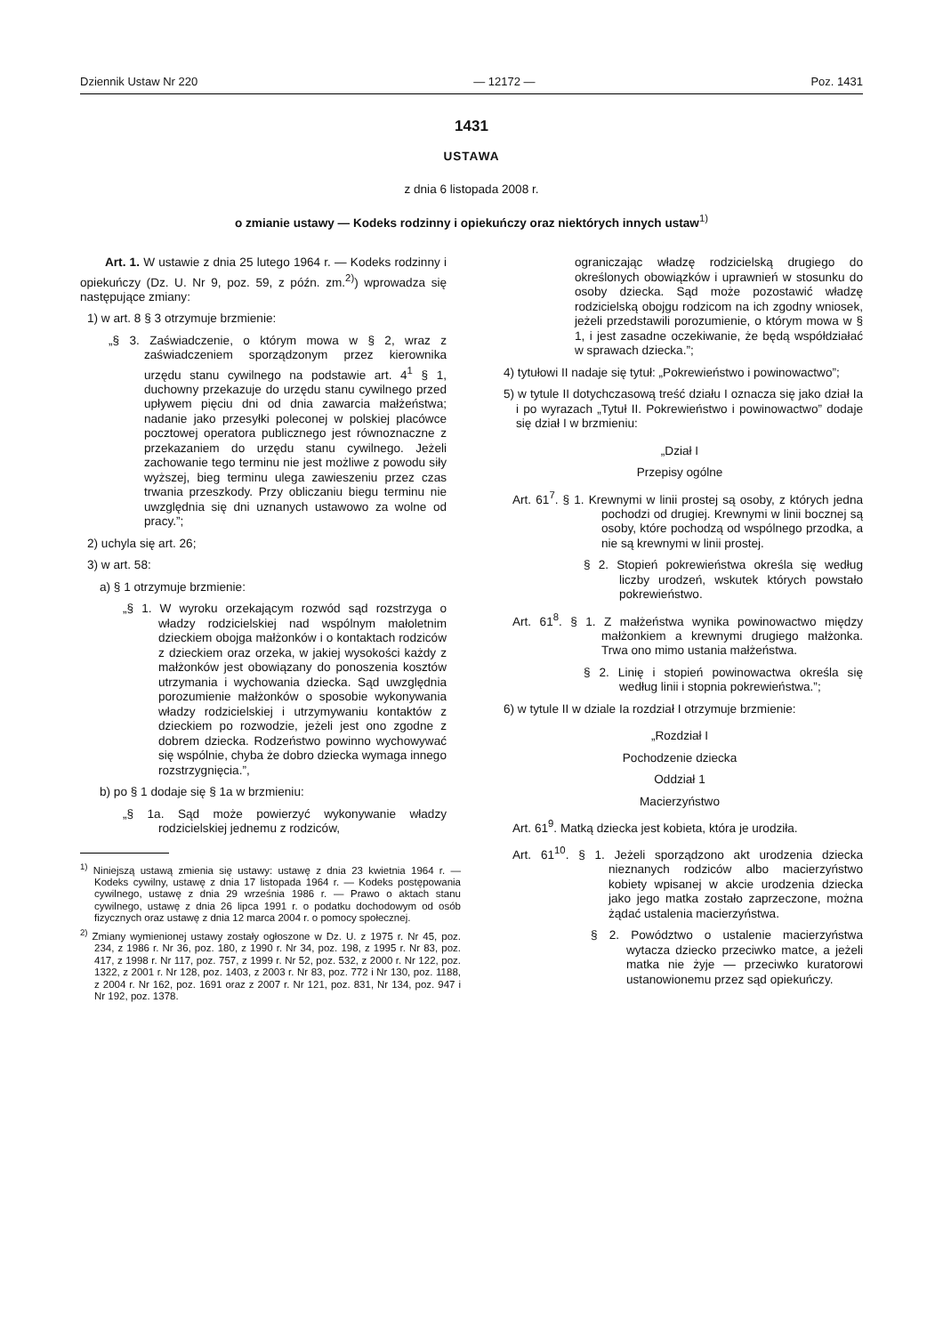Dziennik Ustaw Nr 220 — 12172 — Poz. 1431
1431
USTAWA
z dnia 6 listopada 2008 r.
o zmianie ustawy — Kodeks rodzinny i opiekuńczy oraz niektórych innych ustaw<sup>1)</sup>
Art. 1. W ustawie z dnia 25 lutego 1964 r. — Kodeks rodzinny i opiekuńczy (Dz. U. Nr 9, poz. 59, z późn. zm.<sup>2)</sup>) wprowadza się następujące zmiany:
1) w art. 8 § 3 otrzymuje brzmienie:
„§ 3. Zaświadczenie, o którym mowa w § 2, wraz z zaświadczeniem sporządzonym przez kierownika urzędu stanu cywilnego na podstawie art. 4<sup>1</sup> § 1, duchowny przekazuje do urzędu stanu cywilnego przed upływem pięciu dni od dnia zawarcia małżeństwa; nadanie jako przesyłki poleconej w polskiej placówce pocztowej operatora publicznego jest równoznaczne z przekazaniem do urzędu stanu cywilnego. Jeżeli zachowanie tego terminu nie jest możliwe z powodu siły wyższej, bieg terminu ulega zawieszeniu przez czas trwania przeszkody. Przy obliczaniu biegu terminu nie uwzględnia się dni uznanych ustawowo za wolne od pracy.”;
2) uchyla się art. 26;
3) w art. 58:
a) § 1 otrzymuje brzmienie:
„§ 1. W wyroku orzekającym rozwód sąd rozstrzyga o władzy rodzicielskiej nad wspólnym małoletnim dzieckiem obojga małżonków i o kontaktach rodziców z dzieckiem oraz orzeka, w jakiej wysokości każdy z małżonków jest obowiązany do ponoszenia kosztów utrzymania i wychowania dziecka. Sąd uwzględnia porozumienie małżonków o sposobie wykonywania władzy rodzicielskiej i utrzymywaniu kontaktów z dzieckiem po rozwodzie, jeżeli jest ono zgodne z dobrem dziecka. Rodzeństwo powinno wychowywać się wspólnie, chyba że dobro dziecka wymaga innego rozstrzygnięcia.”,
b) po § 1 dodaje się § 1a w brzmieniu:
„§ 1a. Sąd może powierzyć wykonywanie władzy rodzicielskiej jednemu z rodziców,
<sup>1)</sup> Niniejszą ustawą zmienia się ustawy: ustawę z dnia 23 kwietnia 1964 r. — Kodeks cywilny, ustawę z dnia 17 listopada 1964 r. — Kodeks postępowania cywilnego, ustawę z dnia 29 września 1986 r. — Prawo o aktach stanu cywilnego, ustawę z dnia 26 lipca 1991 r. o podatku dochodowym od osób fizycznych oraz ustawę z dnia 12 marca 2004 r. o pomocy społecznej.
<sup>2)</sup> Zmiany wymienionej ustawy zostały ogłoszone w Dz. U. z 1975 r. Nr 45, poz. 234, z 1986 r. Nr 36, poz. 180, z 1990 r. Nr 34, poz. 198, z 1995 r. Nr 83, poz. 417, z 1998 r. Nr 117, poz. 757, z 1999 r. Nr 52, poz. 532, z 2000 r. Nr 122, poz. 1322, z 2001 r. Nr 128, poz. 1403, z 2003 r. Nr 83, poz. 772 i Nr 130, poz. 1188, z 2004 r. Nr 162, poz. 1691 oraz z 2007 r. Nr 121, poz. 831, Nr 134, poz. 947 i Nr 192, poz. 1378.
ograniczając władzę rodzicielską drugiego do określonych obowiązków i uprawnień w stosunku do osoby dziecka. Sąd może pozostawić władzę rodzicielską obojgu rodzicom na ich zgodny wniosek, jeżeli przedstawili porozumienie, o którym mowa w § 1, i jest zasadne oczekiwanie, że będą współdziałać w sprawach dziecka.”;
4) tytułowi II nadaje się tytuł: „Pokrewieństwo i powinowactwo”;
5) w tytule II dotychczasową treść działu I oznacza się jako dział Ia i po wyrazach „Tytuł II. Pokrewieństwo i powinowactwo” dodaje się dział I w brzmieniu:
„Dział I
Przepisy ogólne
Art. 61<sup>7</sup>. § 1. Krewnymi w linii prostej są osoby, z których jedna pochodzi od drugiej. Krewnymi w linii bocznej są osoby, które pochodzą od wspólnego przodka, a nie są krewnymi w linii prostej.
§ 2. Stopień pokrewieństwa określa się według liczby urodzeń, wskutek których powstało pokrewieństwo.
Art. 61<sup>8</sup>. § 1. Z małżeństwa wynika powinowactwo między małżonkiem a krewnymi drugiego małżonka. Trwa ono mimo ustania małżeństwa.
§ 2. Linię i stopień powinowactwa określa się według linii i stopnia pokrewieństwa.”;
6) w tytule II w dziale Ia rozdział I otrzymuje brzmienie:
„Rozdział I
Pochodzenie dziecka
Oddział 1
Macierzyństwo
Art. 61<sup>9</sup>. Matką dziecka jest kobieta, która je urodziła.
Art. 61<sup>10</sup>. § 1. Jeżeli sporządzono akt urodzenia dziecka nieznanych rodziców albo macierzyństwo kobiety wpisanej w akcie urodzenia dziecka jako jego matka zostało zaprzeczone, można żądać ustalenia macierzyństwa.
§ 2. Powództwo o ustalenie macierzyństwa wytacza dziecko przeciwko matce, a jeżeli matka nie żyje — przeciwko kuratorowi ustanowionemu przez sąd opiekuńczy.